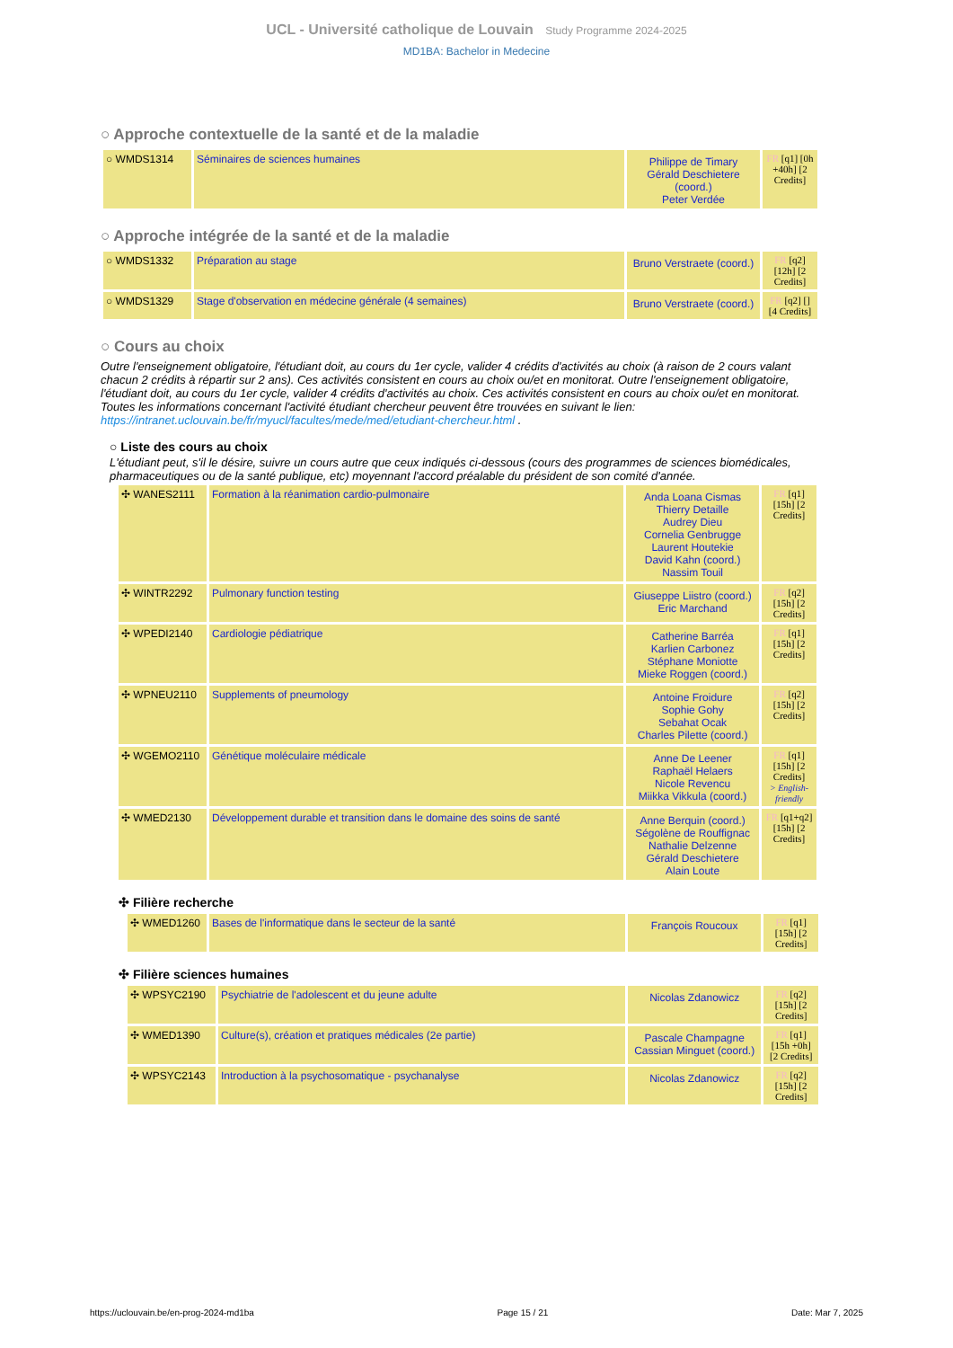UCL - Université catholique de Louvain Study Programme 2024-2025
MD1BA: Bachelor in Medecine
○ Approche contextuelle de la santé et de la maladie
| ○ WMDS1314 | Séminaires de sciences humaines | Philippe de Timary Gérald Deschietere (coord.) Peter Verdée | FR [q1] [0h +40h] [2 Credits] |
○ Approche intégrée de la santé et de la maladie
| ○ WMDS1332 | Préparation au stage | Bruno Verstraete (coord.) | FR [q2] [12h] [2 Credits] |
| ○ WMDS1329 | Stage d'observation en médecine générale (4 semaines) | Bruno Verstraete (coord.) | FR [q2] [] [4 Credits] |
○ Cours au choix
Outre l'enseignement obligatoire, l'étudiant doit, au cours du 1er cycle, valider 4 crédits d'activités au choix (à raison de 2 cours valant chacun 2 crédits à répartir sur 2 ans). Ces activités consistent en cours au choix ou/et en monitorat. Outre l'enseignement obligatoire, l'étudiant doit, au cours du 1er cycle, valider 4 crédits d'activités au choix. Ces activités consistent en cours au choix ou/et en monitorat. Toutes les informations concernant l'activité étudiant chercheur peuvent être trouvées en suivant le lien: https://intranet.uclouvain.be/fr/myucl/facultes/mede/med/etudiant-chercheur.html .
○ Liste des cours au choix
L'étudiant peut, s'il le désire, suivre un cours autre que ceux indiqués ci-dessous (cours des programmes de sciences biomédicales, pharmaceutiques ou de la santé publique, etc) moyennant l'accord préalable du président de son comité d'année.
| ✣ WANES2111 | Formation à la réanimation cardio-pulmonaire | Anda Loana Cismas Thierry Detaille Audrey Dieu Cornelia Genbrugge Laurent Houtekie David Kahn (coord.) Nassim Touil | FR [q1] [15h] [2 Credits] |
| ✣ WINTR2292 | Pulmonary function testing | Giuseppe Liistro (coord.) Eric Marchand | FR [q2] [15h] [2 Credits] |
| ✣ WPEDI2140 | Cardiologie pédiatrique | Catherine Barréa Karlien Carbonez Stéphane Moniotte Mieke Roggen (coord.) | FR [q1] [15h] [2 Credits] |
| ✣ WPNEU2110 | Supplements of pneumology | Antoine Froidure Sophie Gohy Sebahat Ocak Charles Pilette (coord.) | FR [q2] [15h] [2 Credits] |
| ✣ WGEMO2110 | Génétique moléculaire médicale | Anne De Leener Raphaël Helaers Nicole Revencu Miikka Vikkula (coord.) | FR [q1] [15h] [2 Credits] > English-friendly |
| ✣ WMED2130 | Développement durable et transition dans le domaine des soins de santé | Anne Berquin (coord.) Ségolène de Rouffignac Nathalie Delzenne Gérald Deschietere Alain Loute | FR [q1+q2] [15h] [2 Credits] |
✣ Filière recherche
| ✣ WMED1260 | Bases de l'informatique dans le secteur de la santé | François Roucoux | FR [q1] [15h] [2 Credits] |
✣ Filière sciences humaines
| ✣ WPSYC2190 | Psychiatrie de l'adolescent et du jeune adulte | Nicolas Zdanowicz | FR [q2] [15h] [2 Credits] |
| ✣ WMED1390 | Culture(s), création et pratiques médicales (2e partie) | Pascale Champagne Cassian Minguet (coord.) | FR [q1] [15h +0h] [2 Credits] |
| ✣ WPSYC2143 | Introduction à la psychosomatique - psychanalyse | Nicolas Zdanowicz | FR [q2] [15h] [2 Credits] |
https://uclouvain.be/en-prog-2024-md1ba Page 15 / 21 Date: Mar 7, 2025